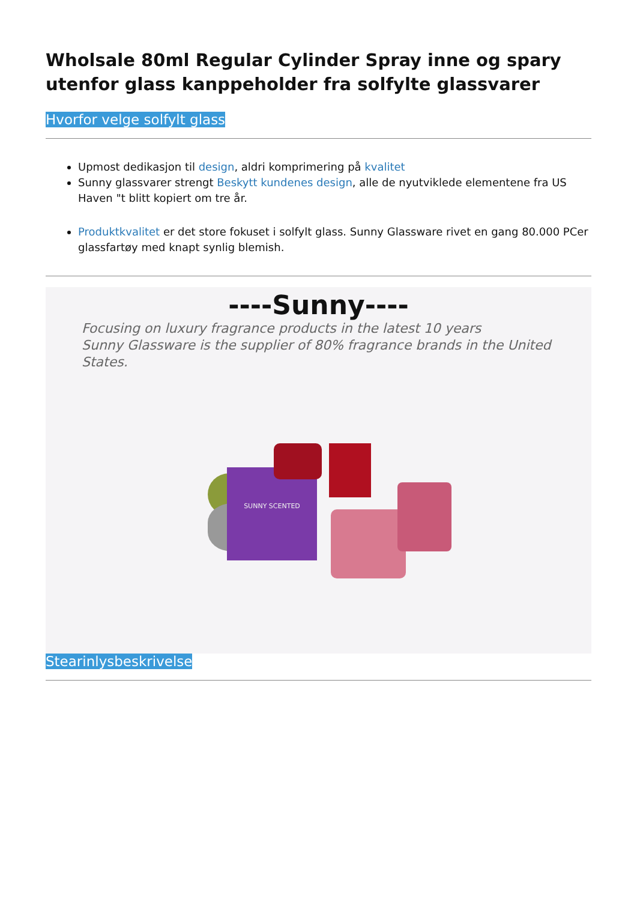Wholsale 80ml Regular Cylinder Spray inne og spary utenfor glass kanppeholder fra solfylte glassvarer
Hvorfor velge solfylt glass
Upmost dedikasjon til design, aldri komprimering på kvalitet
Sunny glassvarer strengt Beskytt kundenes design, alle de nyutviklede elementene fra US Haven "t blitt kopiert om tre år.
Produktkvalitet er det store fokuset i solfylt glass. Sunny Glassware rivet en gang 80.000 PCer glassfartøy med knapt synlig blemish.
----Sunny----
Focusing on luxury fragrance products in the latest 10 years
Sunny Glassware is the supplier of 80% fragrance brands in the United States.
SUNNY SCENTED
Stearinlysbeskrivelse